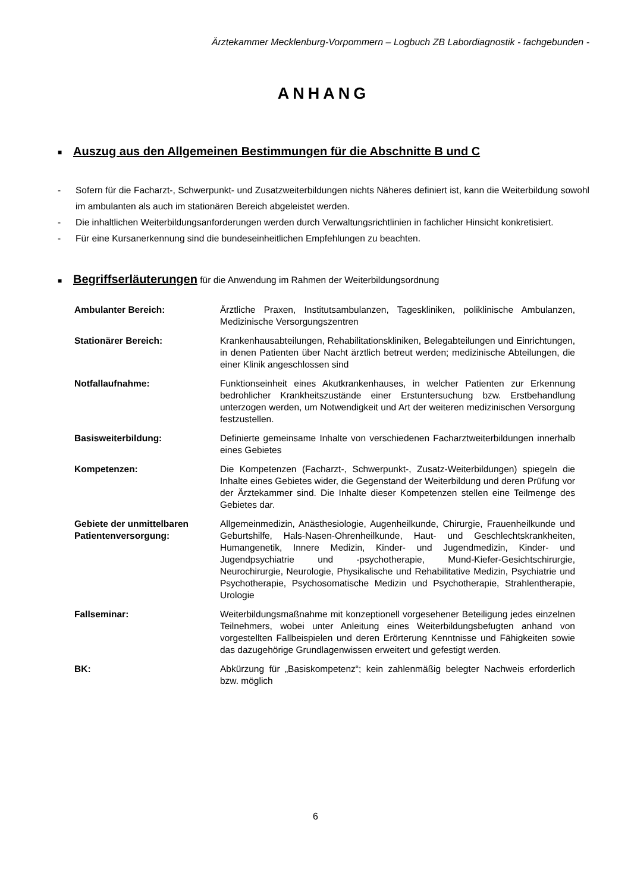Ärztekammer Mecklenburg-Vorpommern – Logbuch ZB Labordiagnostik - fachgebunden -
ANHANG
■ Auszug aus den Allgemeinen Bestimmungen für die Abschnitte B und C
- Sofern für die Facharzt-, Schwerpunkt- und Zusatzweiterbildungen nichts Näheres definiert ist, kann die Weiterbildung sowohl im ambulanten als auch im stationären Bereich abgeleistet werden.
- Die inhaltlichen Weiterbildungsanforderungen werden durch Verwaltungsrichtlinien in fachlicher Hinsicht konkretisiert.
- Für eine Kursanerkennung sind die bundeseinheitlichen Empfehlungen zu beachten.
■ Begriffserläuterungen für die Anwendung im Rahmen der Weiterbildungsordnung
| Ambulanter Bereich: | Ärztliche Praxen, Institutsambulanzen, Tageskliniken, poliklinische Ambulanzen, Medizinische Versorgungszentren |
| Stationärer Bereich: | Krankenhausabteilungen, Rehabilitationskliniken, Belegabteilungen und Einrichtungen, in denen Patienten über Nacht ärztlich betreut werden; medizinische Abteilungen, die einer Klinik angeschlossen sind |
| Notfallaufnahme: | Funktionseinheit eines Akutkrankenhauses, in welcher Patienten zur Erkennung bedrohlicher Krankheitszustände einer Erstuntersuchung bzw. Erstbehandlung unterzogen werden, um Notwendigkeit und Art der weiteren medizinischen Versorgung festzustellen. |
| Basisweiterbildung: | Definierte gemeinsame Inhalte von verschiedenen Facharztweiterbildungen innerhalb eines Gebietes |
| Kompetenzen: | Die Kompetenzen (Facharzt-, Schwerpunkt-, Zusatz-Weiterbildungen) spiegeln die Inhalte eines Gebietes wider, die Gegenstand der Weiterbildung und deren Prüfung vor der Ärztekammer sind. Die Inhalte dieser Kompetenzen stellen eine Teilmenge des Gebietes dar. |
| Gebiete der unmittelbaren Patientenversorgung: | Allgemeinmedizin, Anästhesiologie, Augenheilkunde, Chirurgie, Frauenheilkunde und Geburtshilfe, Hals-Nasen-Ohrenheilkunde, Haut- und Geschlechtskrankheiten, Humangenetik, Innere Medizin, Kinder- und Jugendmedizin, Kinder- und Jugendpsychiatrie und -psychotherapie, Mund-Kiefer-Gesichtschirurgie, Neurochirurgie, Neurologie, Physikalische und Rehabilitative Medizin, Psychiatrie und Psychotherapie, Psychosomatische Medizin und Psychotherapie, Strahlentherapie, Urologie |
| Fallseminar: | Weiterbildungsmaßnahme mit konzeptionell vorgesehener Beteiligung jedes einzelnen Teilnehmers, wobei unter Anleitung eines Weiterbildungsbefugten anhand von vorgestellten Fallbeispielen und deren Erörterung Kenntnisse und Fähigkeiten sowie das dazugehörige Grundlagenwissen erweitert und gefestigt werden. |
| BK: | Abkürzung für „Basiskompetenz“; kein zahlenmäßig belegter Nachweis erforderlich bzw. möglich |
6